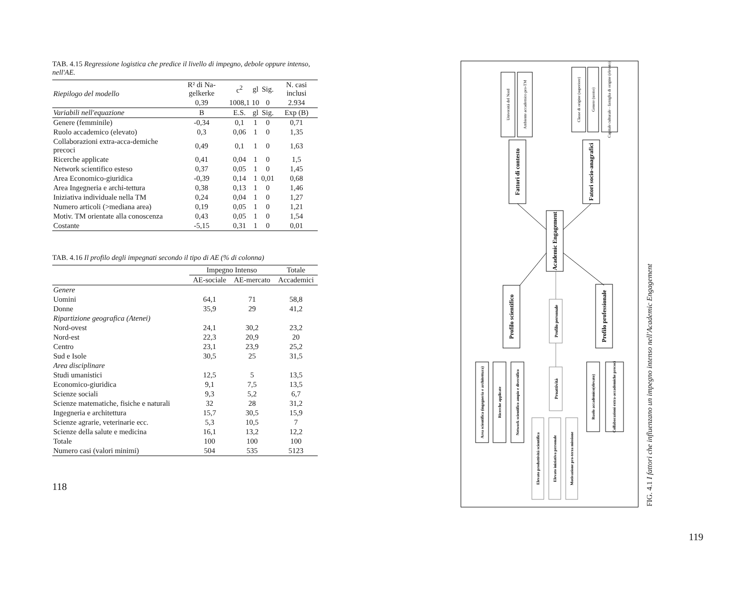TAB. 4.15 Regressione logistica che predice il livello di impegno, debole oppure intenso, nell'AE.
| Riepilogo del modello | R² di Na-gelkerke | c<sup>2</sup> | gl | Sig. | N. casi inclusi |
| | 0,39 | 1008,1 | 10 | 0 | 2.934 |
| Variabili nell'equazione | B | E.S. | gl | Sig. | Exp (B) |
| Genere (femminile) | -0,34 | 0,1 | 1 | 0 | 0,71 |
| Ruolo accademico (elevato) | 0,3 | 0,06 | 1 | 0 | 1,35 |
| Collaborazioni extra-acca-demiche precoci | 0,49 | 0,1 | 1 | 0 | 1,63 |
| Ricerche applicate | 0,41 | 0,04 | 1 | 0 | 1,5 |
| Network scientifico esteso | 0,37 | 0,05 | 1 | 0 | 1,45 |
| Area Economico-giuridica | -0,39 | 0,14 | 1 | 0,01 | 0,68 |
| Area Ingegneria e archi-tettura | 0,38 | 0,13 | 1 | 0 | 1,46 |
| Iniziativa individuale nella TM | 0,24 | 0,04 | 1 | 0 | 1,27 |
| Numero articoli (>mediana area) | 0,19 | 0,05 | 1 | 0 | 1,21 |
| Motiv. TM orientate alla conoscenza | 0,43 | 0,05 | 1 | 0 | 1,54 |
| Costante | -5,15 | 0,31 | 1 | 0 | 0,01 |
TAB. 4.16 Il profilo degli impegnati secondo il tipo di AE (% di colonna)
| | Impegno Intenso | | Totale |
| --- | --- | --- | --- |
| | AE-sociale | AE-mercato | Accademici |
| Genere | | | |
| Uomini | 64,1 | 71 | 58,8 |
| Donne | 35,9 | 29 | 41,2 |
| Ripartizione geografica (Atenei) | | | |
| Nord-ovest | 24,1 | 30,2 | 23,2 |
| Nord-est | 22,3 | 20,9 | 20 |
| Centro | 23,1 | 23,9 | 25,2 |
| Sud e Isole | 30,5 | 25 | 31,5 |
| Area disciplinare | | | |
| Studi umanistici | 12,5 | 5 | 13,5 |
| Economico-giuridica | 9,1 | 7,5 | 13,5 |
| Scienze sociali | 9,3 | 5,2 | 6,7 |
| Scienze matematiche, fisiche e naturali | 32 | 28 | 31,2 |
| Ingegneria e architettura | 15,7 | 30,5 | 15,9 |
| Scienze agrarie, veterinarie ecc. | 5,3 | 10,5 | 7 |
| Scienze della salute e medicina | 16,1 | 13,2 | 12,2 |
| Totale | 100 | 100 | 100 |
| Numero casi (valori minimi) | 504 | 535 | 5123 |
118
Università del Nord
Ambiente accademico pro-TM
Classe di origine (superiore)
Genere (uomo)
Capitale culturale - famiglia di origine (elevato)
Fattori di contesto
Fatori socio-anagrafici
Academic Engagement
Profilo scientifico
Profilo professionale
Profilo personale
Proattività
Area scientifica (ingegneria e architettura)
Ricerche applicate
Network scientifico ampio e diversifico
Elevato produttività scientifica
Elevato iniziativa personale
Motivazione pro-terza missione
Ruolo accademico(elevato)
Collaborazioni extra-accademiche precoci
FIG. 4.1 I fattori che influenzano un impegno intenso nell'Academic Engagement
119